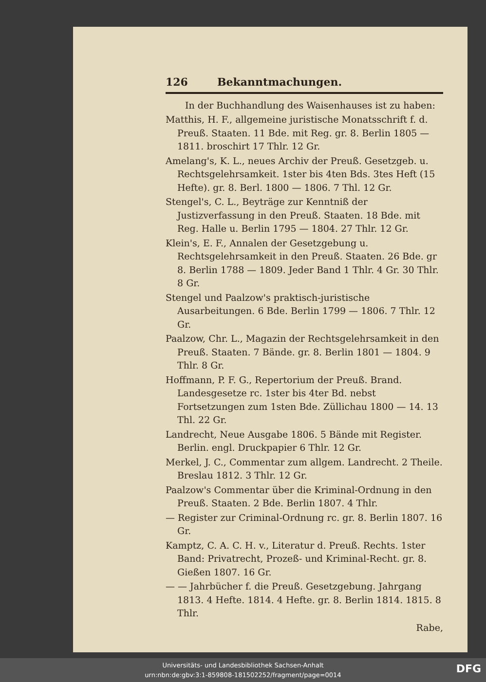126 Bekanntmachungen.
In der Buchhandlung des Waisenhauses ist zu haben:
Matthis, H. F., allgemeine juristische Monatsschrift f. d. Preuß. Staaten. 11 Bde. mit Reg. gr. 8. Berlin 1805 — 1811. broschirt 17 Thlr. 12 Gr.
Amelang's, K. L., neues Archiv der Preuß. Gesetzgeb. u. Rechtsgelehrsamkeit. 1ster bis 4ten Bds. 3tes Heft (15 Hefte). gr. 8. Berl. 1800 — 1806. 7 Thl. 12 Gr.
Stengel's, C. L., Beyträge zur Kenntniß der Justizverfassung in den Preuß. Staaten. 18 Bde. mit Reg. Halle u. Berlin 1795 — 1804. 27 Thlr. 12 Gr.
Klein's, E. F., Annalen der Gesetzgebung u. Rechtsgelehrsamkeit in den Preuß. Staaten. 26 Bde. gr 8. Berlin 1788 — 1809. Jeder Band 1 Thlr. 4 Gr. 30 Thlr. 8 Gr.
Stengel und Paalzow's praktisch-juristische Ausarbeitungen. 6 Bde. Berlin 1799 — 1806. 7 Thlr. 12 Gr.
Paalzow, Chr. L., Magazin der Rechtsgelehrsamkeit in den Preuß. Staaten. 7 Bände. gr. 8. Berlin 1801 — 1804. 9 Thlr. 8 Gr.
Hoffmann, P. F. G., Repertorium der Preuß. Brand. Landesgesetze rc. 1ster bis 4ter Bd. nebst Fortsetzungen zum 1sten Bde. Züllichau 1800 — 14. 13 Thl. 22 Gr.
Landrecht, Neue Ausgabe 1806. 5 Bände mit Register. Berlin. engl. Druckpapier 6 Thlr. 12 Gr.
Merkel, J. C., Commentar zum allgem. Landrecht. 2 Theile. Breslau 1812. 3 Thlr. 12 Gr.
Paalzow's Commentar über die Kriminal-Ordnung in den Preuß. Staaten. 2 Bde. Berlin 1807. 4 Thlr.
— Register zur Criminal-Ordnung rc. gr. 8. Berlin 1807. 16 Gr.
Kamptz, C. A. C. H. v., Literatur d. Preuß. Rechts. 1ster Band: Privatrecht, Prozeß- und Kriminal-Recht. gr. 8. Gießen 1807. 16 Gr.
— — Jahrbücher f. die Preuß. Gesetzgebung. Jahrgang 1813. 4 Hefte. 1814. 4 Hefte. gr. 8. Berlin 1814. 1815. 8 Thlr.
Rabe,
Universitäts- und Landesbibliothek Sachsen-Anhalt
urn:nbn:de:gbv:3:1-859808-181502252/fragment/page=0014
DFG